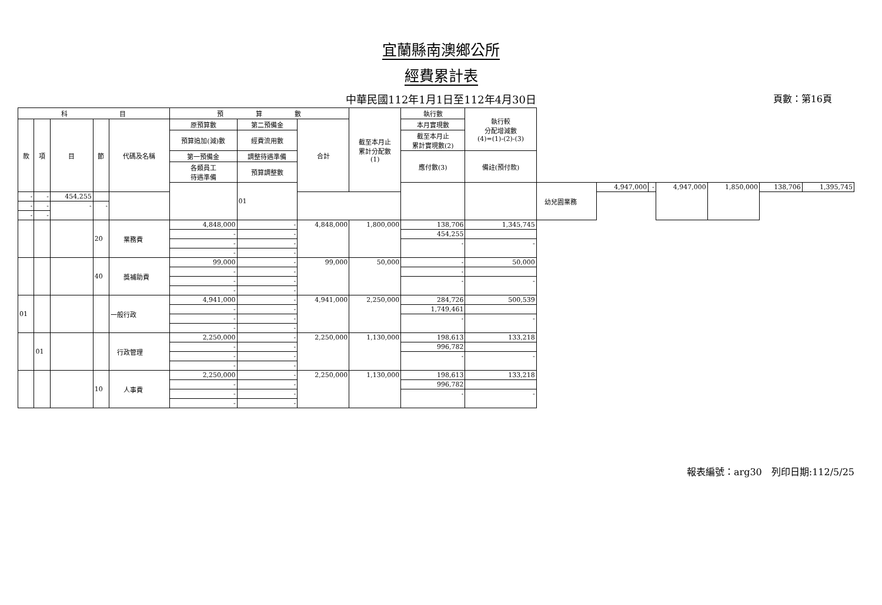宜蘭縣南澳鄉公所
經費累計表
中華民國112年1月1日至112年4月30日 頁數：第16頁
| 科 目 | | | | | 預 算 數 | | | 截至本月止 累計分配數 (1) | 執行數 | 執行較 分配增減數 (4)=(1)-(2)-(3) | | | | | | | |
| --- | --- | --- | --- | --- | --- | --- | --- | --- | --- | --- | --- | --- | --- | --- | --- | --- | --- |
| 款 | 項 | 目 | 節 | 代碼及名稱 | 原預算數 | 第二預備金 | 合計 | | 本月實現數 | | | | | | | | |
| | | | | | 預算追加(減)數 | 經費流用數 | | | 截至本月止 累計實現數(2) | | | | | | | | |
| | | | | | 第一預備金 | 調整待遇準備 | | | 應付數(3) | 備註(預付款) | | | | | | | |
| | | | | | 各類員工 待遇準備 | 預算調整數 | | | | | | | | | | | |
| | | | | | | 01 | | | | | 幼兒園業務 | 4,947,000 | - | 4,947,000 | 1,850,000 | 138,706 | 1,395,745 |
| - | - | 454,255 | | | | | | | | | | | | | | | |
| - | - | - | - | | | | | | | | | | | | | | |
| - | - | | | | | | | | | | | | | | | | |
| | | | 20 | 業務費 | 4,848,000 | - | 4,848,000 | 1,800,000 | 138,706 | 1,345,745 | | | | | | | |
| | | | | | - | - | | | 454,255 | | | | | | | | |
| | | | | | - | - | | | - | - | | | | | | | |
| | | | | | - | - | | | | | | | | | | | |
| | | | 40 | 獎補助費 | 99,000 | - | 99,000 | 50,000 | - | 50,000 | | | | | | | |
| | | | | | - | - | | | - | | | | | | | | |
| | | | | | - | - | | | - | - | | | | | | | |
| | | | | | - | - | | | | | | | | | | | |
| 01 | | | | 一般行政 | 4,941,000 | - | 4,941,000 | 2,250,000 | 284,726 | 500,539 | | | | | | | |
| | | | | | - | - | | | 1,749,461 | | | | | | | | |
| | | | | | - | - | | | - | - | | | | | | | |
| | | | | | - | - | | | | | | | | | | | |
| | 01 | | | 行政管理 | 2,250,000 | - | 2,250,000 | 1,130,000 | 198,613 | 133,218 | | | | | | | |
| | | | | | - | - | | | 996,782 | | | | | | | | |
| | | | | | - | - | | | - | - | | | | | | | |
| | | | | | - | - | | | | | | | | | | | |
| | | | 10 | 人事費 | 2,250,000 | - | 2,250,000 | 1,130,000 | 198,613 | 133,218 | | | | | | | |
| | | | | | - | - | | | 996,782 | | | | | | | | |
| | | | | | - | - | | | - | - | | | | | | | |
| | | | | | - | - | | | | | | | | | | | |
報表編號：arg30　列印日期:112/5/25